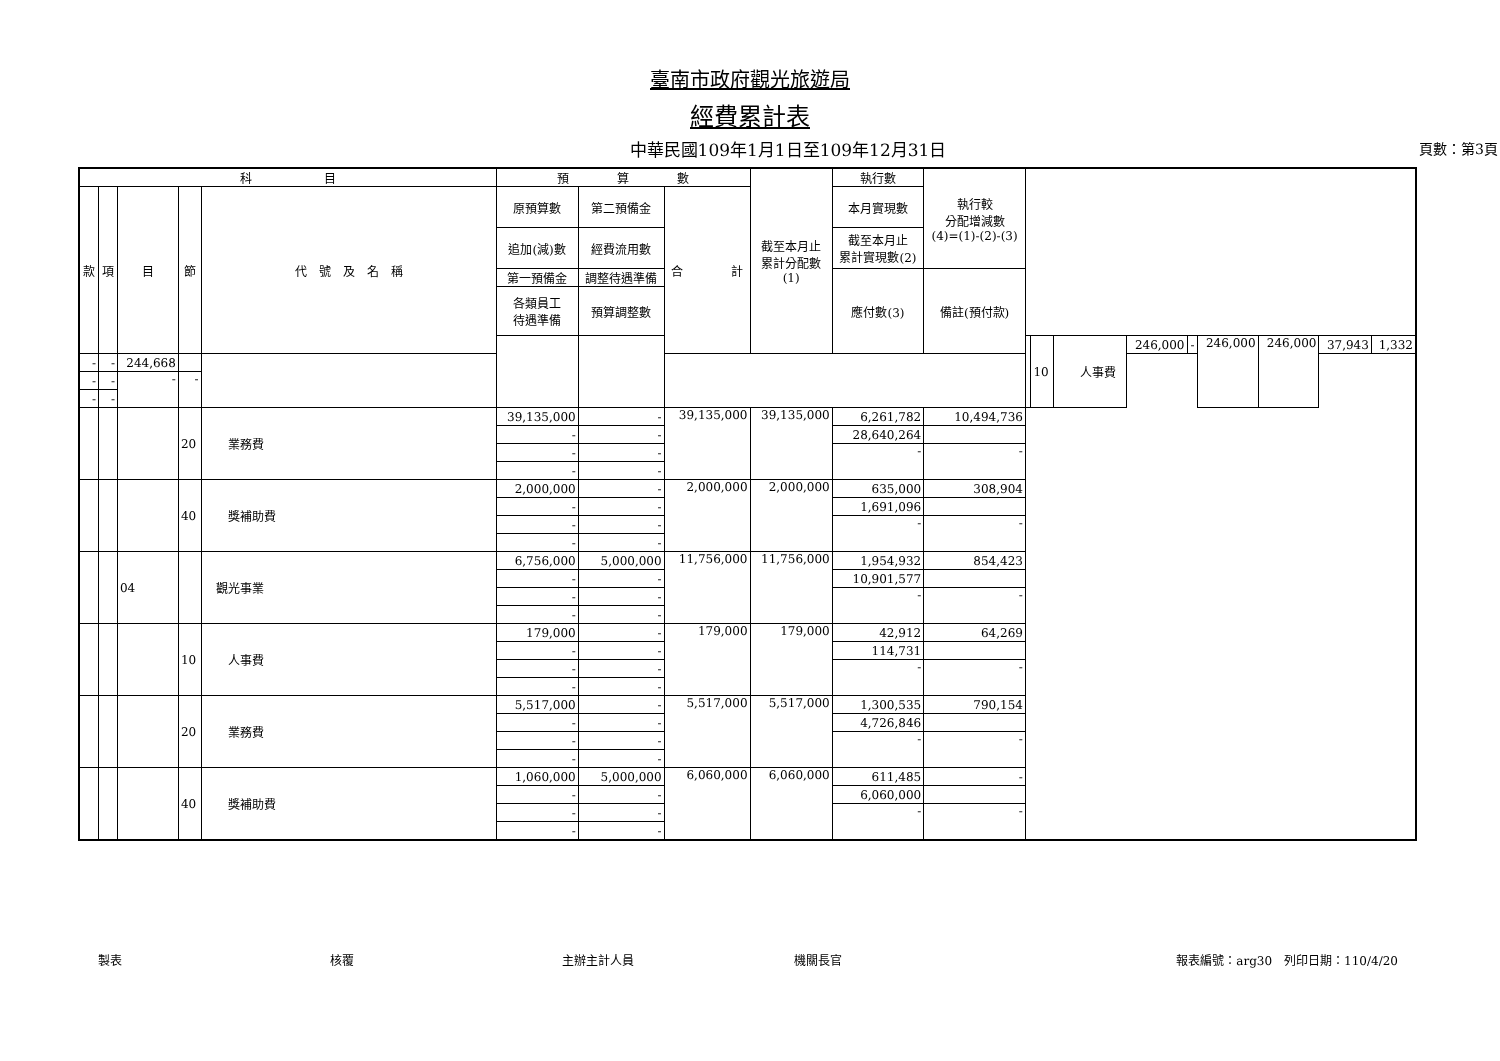臺南市政府觀光旅遊局
經費累計表
中華民國109年1月1日至109年12月31日 頁數：第3頁
| 科 目 | | | | | 預 算 數 | | | 截至本月止 累計分配數 (1) | 執行數 | 執行較 分配增減數 (4)=(1)-(2)-(3) | | | | | | | | | |
| --- | --- | --- | --- | --- | --- | --- | --- | --- | --- | --- | --- | --- | --- | --- | --- | --- | --- | --- | --- |
| 款 | 項 | 目 | 節 | 代 號 及 名 稱 | 原預算數 | 第二預備金 | 合 計 | | 本月實現數 | | | | | | | | | | |
| | | | | | 追加(減)數 | 經費流用數 | | | 截至本月止 累計實現數(2) | | | | | | | | | | |
| | | | | | 第一預備金 | 調整待遇準備 | | | 應付數(3) | 備註(預付款) | | | | | | | | | |
| | | | | | 各類員工 待遇準備 | 預算調整數 | | | | | | | | | | | | | |
| | | | | | | | | | | | | 10 | 人事費 | 246,000 | - | 246,000 | 246,000 | 37,943 | 1,332 |
| - | - | 244,668 | | | | | | | | | | | | | | | | | |
| - | - | - | - | | | | | | | | | | | | | | | | |
| - | - | | | | | | | | | | | | | | | | | | |
| | | | 20 | 業務費 | 39,135,000 | - | 39,135,000 | 39,135,000 | 6,261,782 | 10,494,736 | | | | | | | | | |
| | | | | | - | - | | | 28,640,264 | | | | | | | | | | |
| | | | | | - | - | | | - | - | | | | | | | | | |
| | | | | | - | - | | | | | | | | | | | | | |
| | | | 40 | 獎補助費 | 2,000,000 | - | 2,000,000 | 2,000,000 | 635,000 | 308,904 | | | | | | | | | |
| | | | | | - | - | | | 1,691,096 | | | | | | | | | | |
| | | | | | - | - | | | - | - | | | | | | | | | |
| | | | | | - | - | | | | | | | | | | | | | |
| | | 04 | | 觀光事業 | 6,756,000 | 5,000,000 | 11,756,000 | 11,756,000 | 1,954,932 | 854,423 | | | | | | | | | |
| | | | | | - | - | | | 10,901,577 | | | | | | | | | | |
| | | | | | - | - | | | - | - | | | | | | | | | |
| | | | | | - | - | | | | | | | | | | | | | |
| | | | 10 | 人事費 | 179,000 | - | 179,000 | 179,000 | 42,912 | 64,269 | | | | | | | | | |
| | | | | | - | - | | | 114,731 | | | | | | | | | | |
| | | | | | - | - | | | - | - | | | | | | | | | |
| | | | | | - | - | | | | | | | | | | | | | |
| | | | 20 | 業務費 | 5,517,000 | - | 5,517,000 | 5,517,000 | 1,300,535 | 790,154 | | | | | | | | | |
| | | | | | - | - | | | 4,726,846 | | | | | | | | | | |
| | | | | | - | - | | | - | - | | | | | | | | | |
| | | | | | - | - | | | | | | | | | | | | | |
| | | | 40 | 獎補助費 | 1,060,000 | 5,000,000 | 6,060,000 | 6,060,000 | 611,485 | - | | | | | | | | | |
| | | | | | - | - | | | 6,060,000 | | | | | | | | | | |
| | | | | | - | - | | | - | - | | | | | | | | | |
| | | | | | - | - | | | | | | | | | | | | | |
製表 核覆 主辦主計人員 機關長官 報表編號：arg30　列印日期：110/4/20